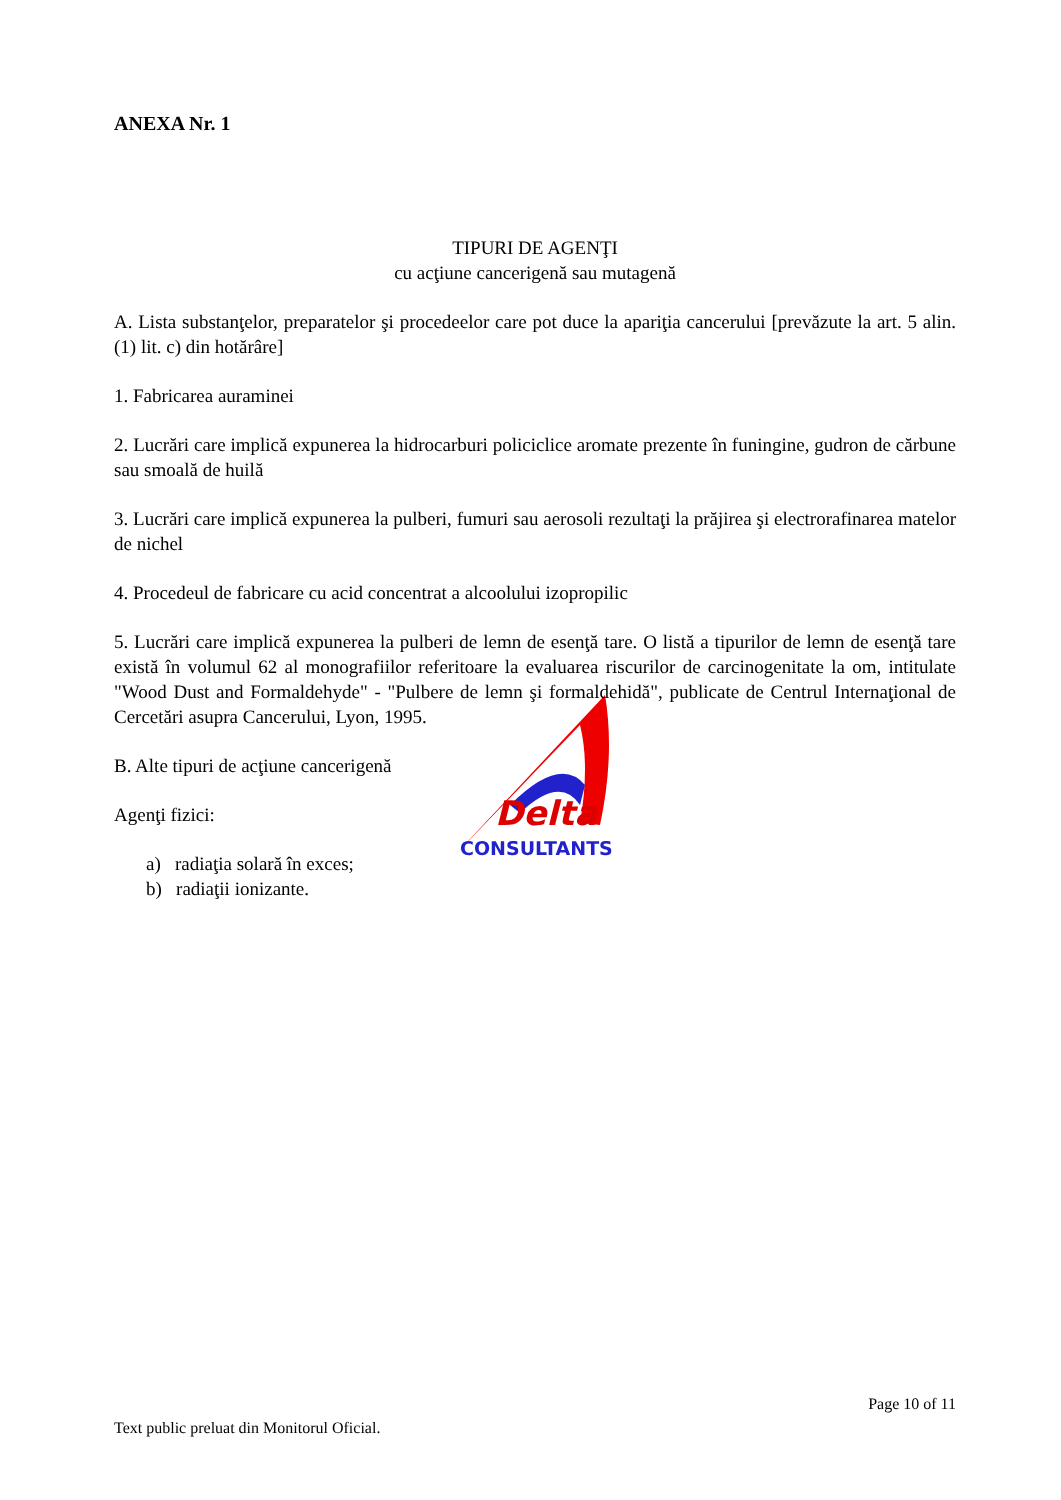Delta
CONSULTANTS
ANEXA Nr. 1
TIPURI DE AGENŢI
cu acţiune cancerigenă sau mutagenă
A. Lista substanţelor, preparatelor şi procedeelor care pot duce la apariţia cancerului [prevăzute la art. 5 alin. (1) lit. c) din hotărâre]
1. Fabricarea auraminei
2. Lucrări care implică expunerea la hidrocarburi policiclice aromate prezente în funingine, gudron de cărbune sau smoală de huilă
3. Lucrări care implică expunerea la pulberi, fumuri sau aerosoli rezultaţi la prăjirea şi electrorafinarea matelor de nichel
4. Procedeul de fabricare cu acid concentrat a alcoolului izopropilic
5. Lucrări care implică expunerea la pulberi de lemn de esenţă tare. O listă a tipurilor de lemn de esenţă tare există în volumul 62 al monografiilor referitoare la evaluarea riscurilor de carcinogenitate la om, intitulate "Wood Dust and Formaldehyde" - "Pulbere de lemn şi formaldehidă", publicate de Centrul Internaţional de Cercetări asupra Cancerului, Lyon, 1995.
B. Alte tipuri de acţiune cancerigenă
Agenţi fizici:
a) radiaţia solară în exces;
b) radiaţii ionizante.
Page 10 of 11
Text public preluat din Monitorul Oficial.